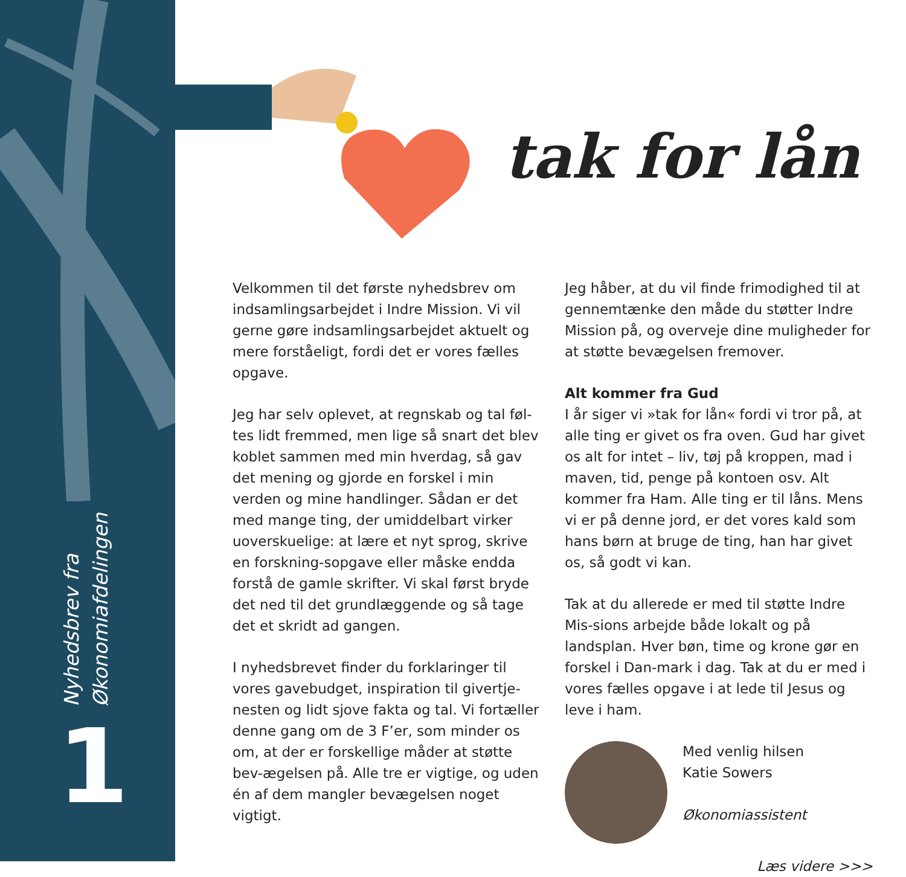Nyhedsbrev fra
Økonomiafdelingen
1
tak for lån
Velkommen til det første nyhedsbrev om indsamlingsarbejdet i Indre Mission. Vi vil gerne gøre indsamlingsarbejdet aktuelt og mere forståeligt, fordi det er vores fælles opgave.
Jeg har selv oplevet, at regnskab og tal føl-tes lidt fremmed, men lige så snart det blev koblet sammen med min hverdag, så gav det mening og gjorde en forskel i min verden og mine handlinger. Sådan er det med mange ting, der umiddelbart virker uoverskuelige: at lære et nyt sprog, skrive en forskning-sopgave eller måske endda forstå de gamle skrifter. Vi skal først bryde det ned til det grundlæggende og så tage det et skridt ad gangen.
I nyhedsbrevet finder du forklaringer til vores gavebudget, inspiration til givertje-nesten og lidt sjove fakta og tal. Vi fortæller denne gang om de 3 F’er, som minder os om, at der er forskellige måder at støtte bev-ægelsen på. Alle tre er vigtige, og uden én af dem mangler bevægelsen noget vigtigt.
Jeg håber, at du vil finde frimodighed til at gennemtænke den måde du støtter Indre Mission på, og overveje dine muligheder for at støtte bevægelsen fremover.
Alt kommer fra Gud
I år siger vi »tak for lån« fordi vi tror på, at alle ting er givet os fra oven. Gud har givet os alt for intet – liv, tøj på kroppen, mad i maven, tid, penge på kontoen osv. Alt kommer fra Ham. Alle ting er til låns. Mens vi er på denne jord, er det vores kald som hans børn at bruge de ting, han har givet os, så godt vi kan.
Tak at du allerede er med til støtte Indre Mis-sions arbejde både lokalt og på landsplan. Hver bøn, time og krone gør en forskel i Dan-mark i dag. Tak at du er med i vores fælles opgave i at lede til Jesus og leve i ham.
Med venlig hilsen
Katie Sowers
Økonomiassistent
Læs videre >>>